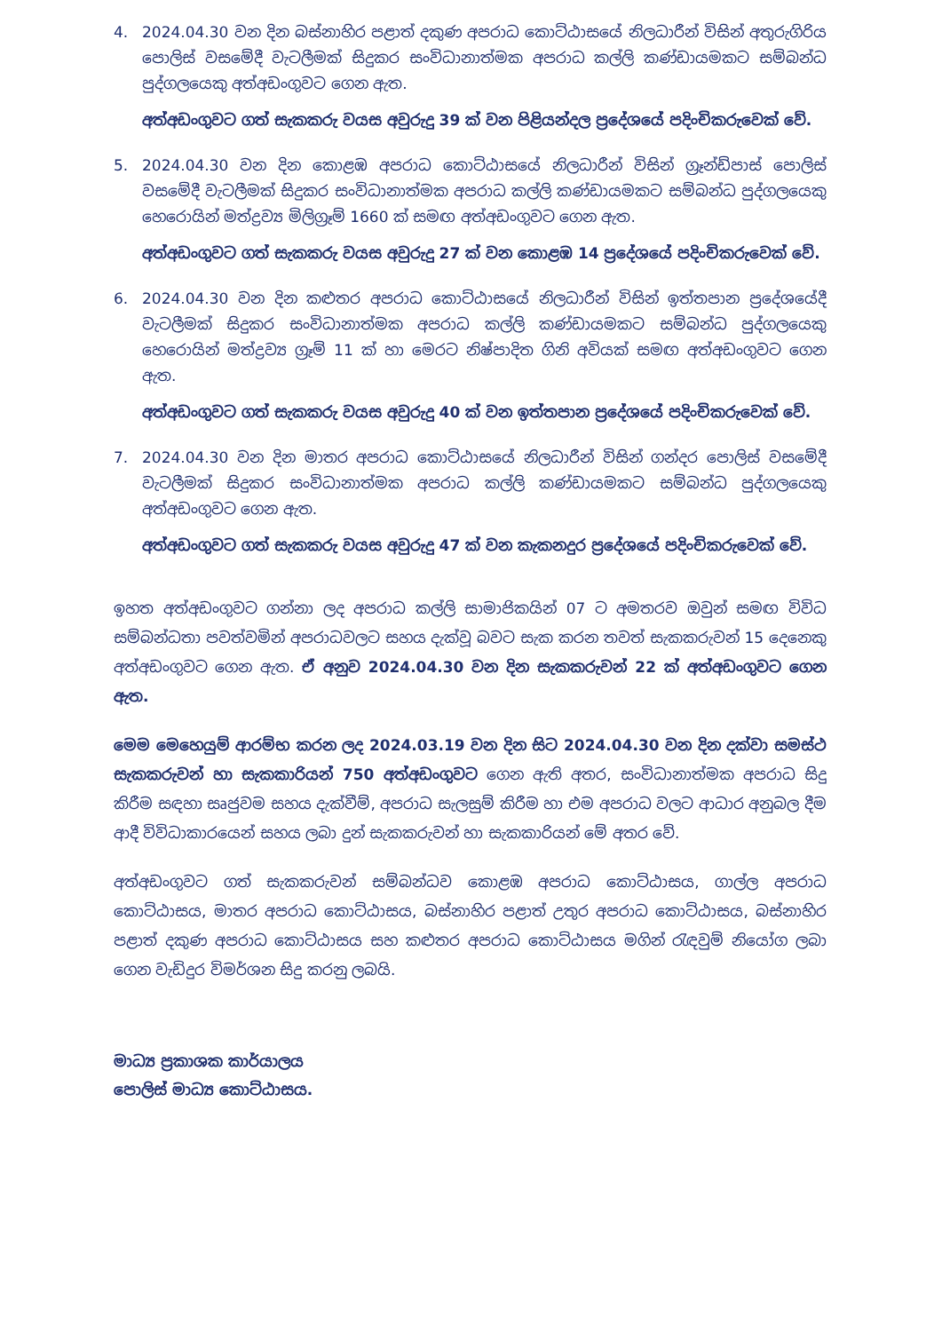4. 2024.04.30 වන දින බස්නාහිර පළාත් දකුණ අපරාධ කොට්ඨාසයේ නිලධාරීන් විසින් අතුරුගිරිය පොලිස් වසමේදී වැටලීමක් සිදුකර සංවිධානාත්මක අපරාධ කල්ලි කණ්ඩායමකට සම්බන්ධ පුද්ගලයෙකු අත්අඩංගුවට ගෙන ඇත.
අත්අඩංගුවට ගත් සැකකරු වයස අවුරුදු 39 ක් වන පිළියන්දල ප්‍රදේශයේ පදිංචිකරුවෙක් වේ.
5. 2024.04.30 වන දින කොළඹ අපරාධ කොට්ඨාසයේ නිලධාරීන් විසින් ග්‍රෑන්ඩ්පාස් පොලිස් වසමේදී වැටලීමක් සිදුකර සංවිධානාත්මක අපරාධ කල්ලි කණ්ඩායමකට සම්බන්ධ පුද්ගලයෙකු හෙරොයින් මත්ද්‍රව්‍ය මිලිග්‍රෑම් 1660 ක් සමඟ අත්අඩංගුවට ගෙන ඇත.
අත්අඩංගුවට ගත් සැකකරු වයස අවුරුදු 27 ක් වන කොළඹ 14 ප්‍රදේශයේ පදිංචිකරුවෙක් වේ.
6. 2024.04.30 වන දින කළුතර අපරාධ කොට්ඨාසයේ නිලධාරීන් විසින් ඉත්තපාන ප්‍රදේශයේදී වැටලීමක් සිදුකර සංවිධානාත්මක අපරාධ කල්ලි කණ්ඩායමකට සම්බන්ධ පුද්ගලයෙකු හෙරොයින් මත්ද්‍රව්‍ය ග්‍රෑම් 11 ක් හා මෙරට නිෂ්පාදිත ගිනි අවියක් සමඟ අත්අඩංගුවට ගෙන ඇත.
අත්අඩංගුවට ගත් සැකකරු වයස අවුරුදු 40 ක් වන ඉත්තපාන ප්‍රදේශයේ පදිංචිකරුවෙක් වේ.
7. 2024.04.30 වන දින මාතර අපරාධ කොට්ඨාසයේ නිලධාරීන් විසින් ගන්දර පොලිස් වසමේදී වැටලීමක් සිදුකර සංවිධානාත්මක අපරාධ කල්ලි කණ්ඩායමකට සම්බන්ධ පුද්ගලයෙකු අත්අඩංගුවට ගෙන ඇත.
අත්අඩංගුවට ගත් සැකකරු වයස අවුරුදු 47 ක් වන කැකනදුර ප්‍රදේශයේ පදිංචිකරුවෙක් වේ.
ඉහත අත්අඩංගුවට ගන්නා ලද අපරාධ කල්ලි සාමාජිකයින් 07 ට අමතරව ඔවුන් සමඟ විවිධ සම්බන්ධතා පවත්වමින් අපරාධවලට සහය දැක්වූ බවට සැක කරන තවත් සැකකරුවන් 15 දෙනෙකු අත්අඩංගුවට ගෙන ඇත. ඒ අනුව 2024.04.30 වන දින සැකකරුවන් 22 ක් අත්අඩංගුවට ගෙන ඇත.
මෙම මෙහෙයුම් ආරම්භ කරන ලද 2024.03.19 වන දින සිට 2024.04.30 වන දින දක්වා සමස්ථ සැකකරුවන් හා සැකකාරියන් 750 අත්අඩංගුවට ගෙන ඇති අතර, සංවිධානාත්මක අපරාධ සිදු කිරීම සඳහා සෘජුවම සහය දැක්වීම්, අපරාධ සැලසුම් කිරීම හා එම අපරාධ වලට ආධාර අනුබල දීම ආදී විවිධාකාරයෙන් සහය ලබා දුන් සැකකරුවන් හා සැකකාරියන් මේ අතර වේ.
අත්අඩංගුවට ගත් සැකකරුවන් සම්බන්ධව කොළඹ අපරාධ කොට්ඨාසය, ගාල්ල අපරාධ කොට්ඨාසය, මාතර අපරාධ කොට්ඨාසය, බස්නාහිර පළාත් උතුර අපරාධ කොට්ඨාසය, බස්නාහිර පළාත් දකුණ අපරාධ කොට්ඨාසය සහ කළුතර අපරාධ කොට්ඨාසය මගින් රැඳවුම් නියෝග ලබා ගෙන වැඩිදුර විමර්ශන සිදු කරනු ලබයි.
මාධ්‍ය ප්‍රකාශක කාර්යාලය
පොලිස් මාධ්‍ය කොට්ඨාසය.